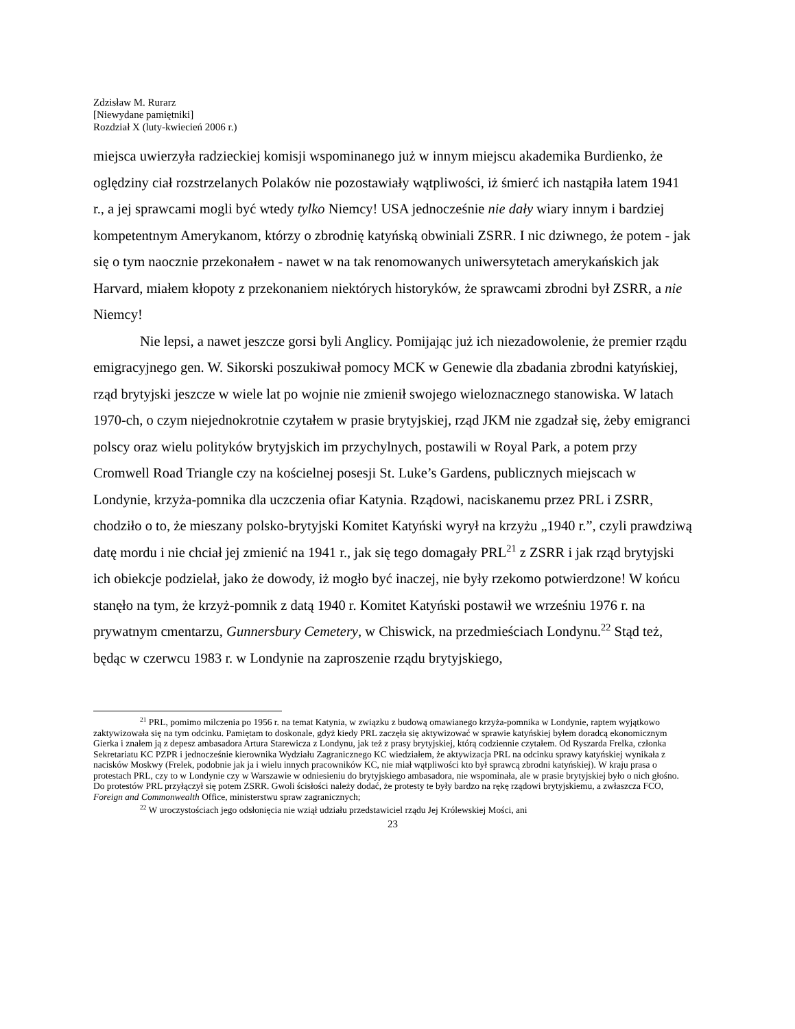Zdzisław M. Rurarz
[Niewydane pamiętniki]
Rozdział X (luty-kwiecień 2006 r.)
miejsca uwierzyła radzieckiej komisji wspominanego już w innym miejscu akademika Burdienko, że oględziny ciał rozstrzelanych Polaków nie pozostawiały wątpliwości, iż śmierć ich nastąpiła latem 1941 r., a jej sprawcami mogli być wtedy tylko Niemcy! USA jednocześnie nie dały wiary innym i bardziej kompetentnym Amerykanom, którzy o zbrodnię katyńską obwiniali ZSRR. I nic dziwnego, że potem - jak się o tym naocznie przekonałem - nawet w na tak renomowanych uniwersytetach amerykańskich jak Harvard, miałem kłopoty z przekonaniem niektórych historyków, że sprawcami zbrodni był ZSRR, a nie Niemcy!
Nie lepsi, a nawet jeszcze gorsi byli Anglicy. Pomijając już ich niezadowolenie, że premier rządu emigracyjnego gen. W. Sikorski poszukiwał pomocy MCK w Genewie dla zbadania zbrodni katyńskiej, rząd brytyjski jeszcze w wiele lat po wojnie nie zmienił swojego wieloznacznego stanowiska. W latach 1970-ch, o czym niejednokrotnie czytałem w prasie brytyjskiej, rząd JKM nie zgadzał się, żeby emigranci polscy oraz wielu polityków brytyjskich im przychylnych, postawili w Royal Park, a potem przy Cromwell Road Triangle czy na kościelnej posesji St. Luke’s Gardens, publicznych miejscach w Londynie, krzyża-pomnika dla uczczenia ofiar Katynia. Rządowi, naciskanemu przez PRL i ZSRR, chodziło o to, że mieszany polsko-brytyjski Komitet Katyński wyrył na krzyżu „1940 r.”, czyli prawdziwą datę mordu i nie chciał jej zmienić na 1941 r., jak się tego domagały PRL<sup>21</sup> z ZSRR i jak rząd brytyjski ich obiekcje podzielał, jako że dowody, iż mogło być inaczej, nie były rzekomo potwierdzone! W końcu stanęło na tym, że krzyż-pomnik z datą 1940 r. Komitet Katyński postawił we wrześniu 1976 r. na prywatnym cmentarzu, Gunnersbury Cemetery, w Chiswick, na przedmieściach Londynu.<sup>22</sup> Stąd też, będąc w czerwcu 1983 r. w Londynie na zaproszenie rządu brytyjskiego,
<sup>21</sup> PRL, pomimo milczenia po 1956 r. na temat Katynia, w związku z budową omawianego krzyża-pomnika w Londynie, raptem wyjątkowo zaktywizowała się na tym odcinku. Pamiętam to doskonale, gdyż kiedy PRL zaczęła się aktywizować w sprawie katyńskiej byłem doradcą ekonomicznym Gierka i znałem ją z depesz ambasadora Artura Starewicza z Londynu, jak też z prasy brytyjskiej, którą codziennie czytałem. Od Ryszarda Frelka, członka Sekretariatu KC PZPR i jednocześnie kierownika Wydziału Zagranicznego KC wiedziałem, że aktywizacja PRL na odcinku sprawy katyńskiej wynikała z nacisków Moskwy (Frelek, podobnie jak ja i wielu innych pracowników KC, nie miał wątpliwości kto był sprawcą zbrodni katyńskiej). W kraju prasa o protestach PRL, czy to w Londynie czy w Warszawie w odniesieniu do brytyjskiego ambasadora, nie wspominała, ale w prasie brytyjskiej było o nich głośno. Do protestów PRL przyłączył się potem ZSRR. Gwoli ścisłości należy dodać, że protesty te były bardzo na rękę rządowi brytyjskiemu, a zwłaszcza FCO, Foreign and Commonwealth Office, ministerstwu spraw zagranicznych;
<sup>22</sup> W uroczystościach jego odsłonięcia nie wziął udziału przedstawiciel rządu Jej Królewskiej Mości, ani
23